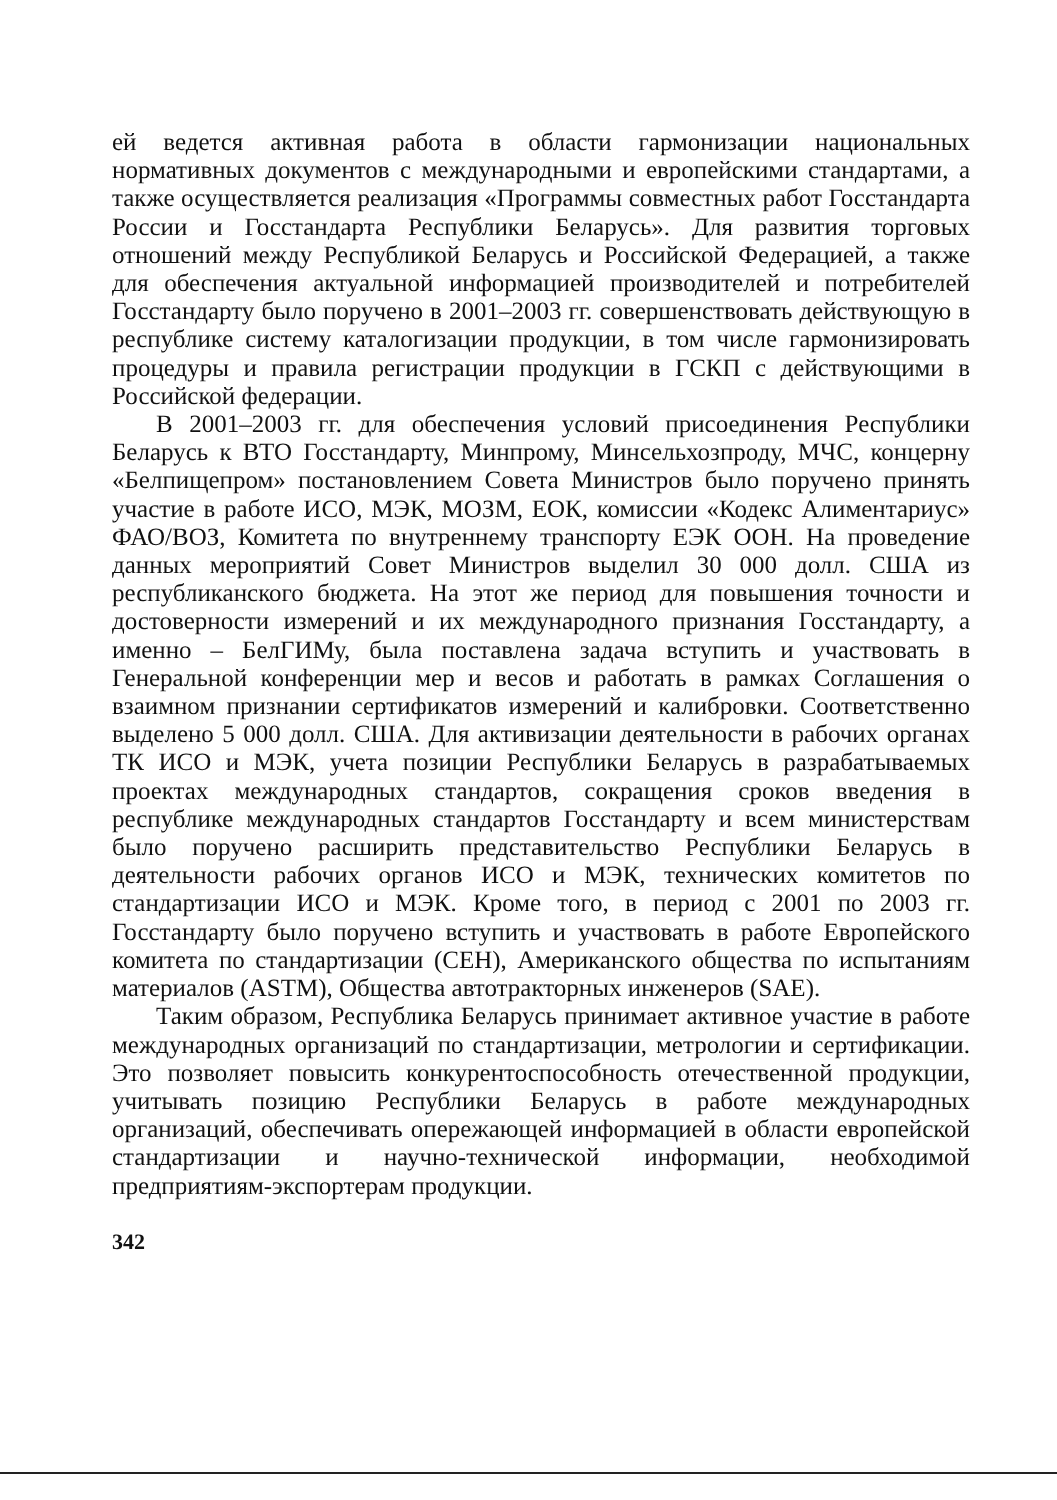ей ведется активная работа в области гармонизации национальных нормативных документов с международными и европейскими стандартами, а также осуществляется реализация «Программы совместных работ Госстандарта России и Госстандарта Республики Беларусь». Для развития торговых отношений между Республикой Беларусь и Российской Федерацией, а также для обеспечения актуальной информацией производителей и потребителей Госстандарту было поручено в 2001–2003 гг. совершенствовать действующую в республике систему каталогизации продукции, в том числе гармонизировать процедуры и правила регистрации продукции в ГСКП с действующими в Российской федерации.
В 2001–2003 гг. для обеспечения условий присоединения Республики Беларусь к ВТО Госстандарту, Минпрому, Минсельхозпроду, МЧС, концерну «Белпищепром» постановлением Совета Министров было поручено принять участие в работе ИСО, МЭК, МОЗМ, ЕОК, комиссии «Кодекс Алиментариус» ФАО/ВОЗ, Комитета по внутреннему транспорту ЕЭК ООН. На проведение данных мероприятий Совет Министров выделил 30 000 долл. США из республиканского бюджета. На этот же период для повышения точности и достоверности измерений и их международного признания Госстандарту, а именно – БелГИМу, была поставлена задача вступить и участвовать в Генеральной конференции мер и весов и работать в рамках Соглашения о взаимном признании сертификатов измерений и калибровки. Соответственно выделено 5 000 долл. США. Для активизации деятельности в рабочих органах ТК ИСО и МЭК, учета позиции Республики Беларусь в разрабатываемых проектах международных стандартов, сокращения сроков введения в республике международных стандартов Госстандарту и всем министерствам было поручено расширить представительство Республики Беларусь в деятельности рабочих органов ИСО и МЭК, технических комитетов по стандартизации ИСО и МЭК. Кроме того, в период с 2001 по 2003 гг. Госстандарту было поручено вступить и участвовать в работе Европейского комитета по стандартизации (CEH), Американского общества по испытаниям материалов (ASTM), Общества автотракторных инженеров (SAE).
Таким образом, Республика Беларусь принимает активное участие в работе международных организаций по стандартизации, метрологии и сертификации. Это позволяет повысить конкурентоспособность отечественной продукции, учитывать позицию Республики Беларусь в работе международных организаций, обеспечивать опережающей информацией в области европейской стандартизации и научно-технической информации, необходимой предприятиям-экспортерам продукции.
342